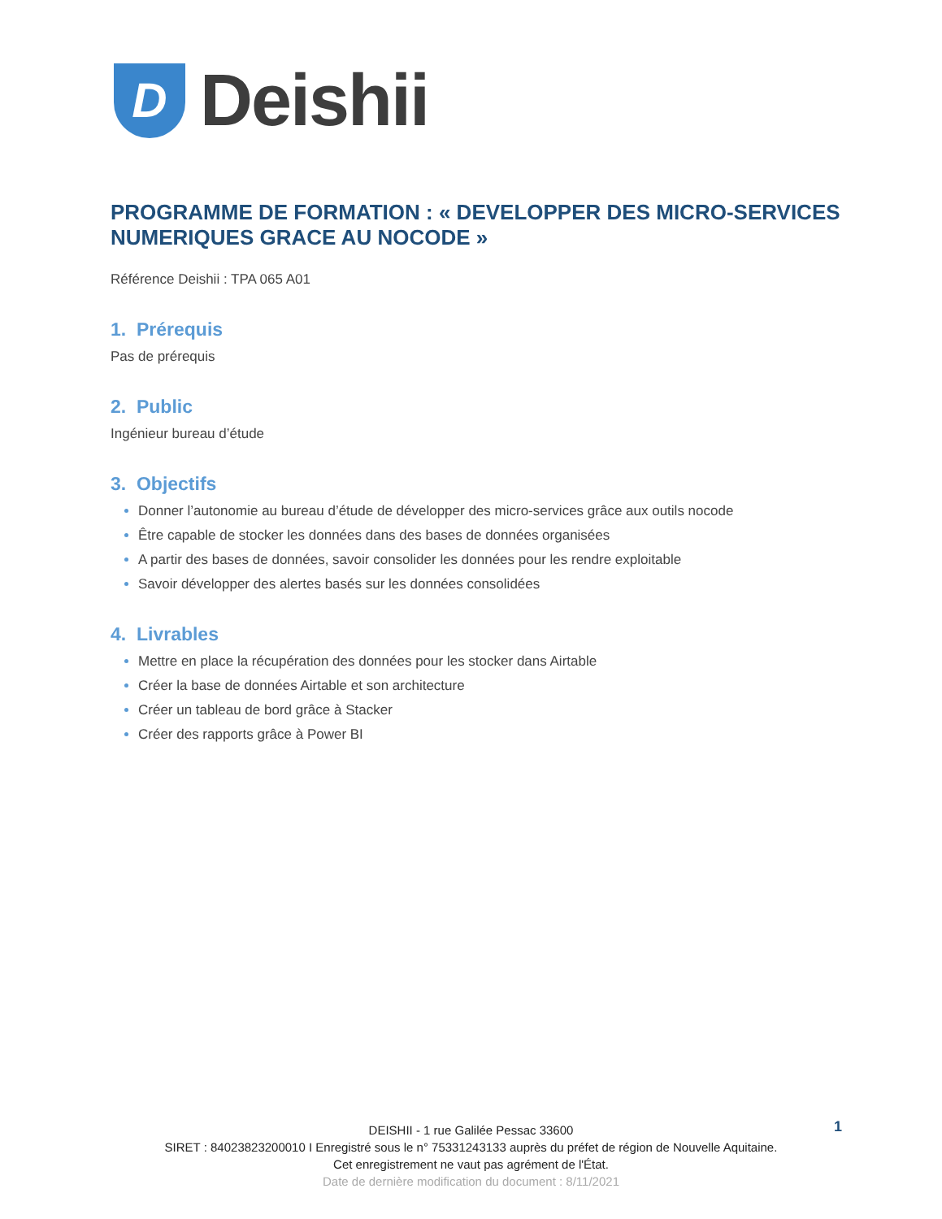D
Deishii
PROGRAMME DE FORMATION : « DEVELOPPER DES MICRO-SERVICES NUMERIQUES GRACE AU NOCODE »
Référence Deishii : TPA 065 A01
1. Prérequis
Pas de prérequis
2. Public
Ingénieur bureau d’étude
3. Objectifs
Donner l’autonomie au bureau d’étude de développer des micro-services grâce aux outils nocode
Être capable de stocker les données dans des bases de données organisées
A partir des bases de données, savoir consolider les données pour les rendre exploitable
Savoir développer des alertes basés sur les données consolidées
4. Livrables
Mettre en place la récupération des données pour les stocker dans Airtable
Créer la base de données Airtable et son architecture
Créer un tableau de bord grâce à Stacker
Créer des rapports grâce à Power BI
1
DEISHII - 1 rue Galilée Pessac 33600
SIRET : 84023823200010 I Enregistré sous le n° 75331243133 auprès du préfet de région de Nouvelle Aquitaine.
Cet enregistrement ne vaut pas agrément de l'État.
Date de dernière modification du document : 8/11/2021